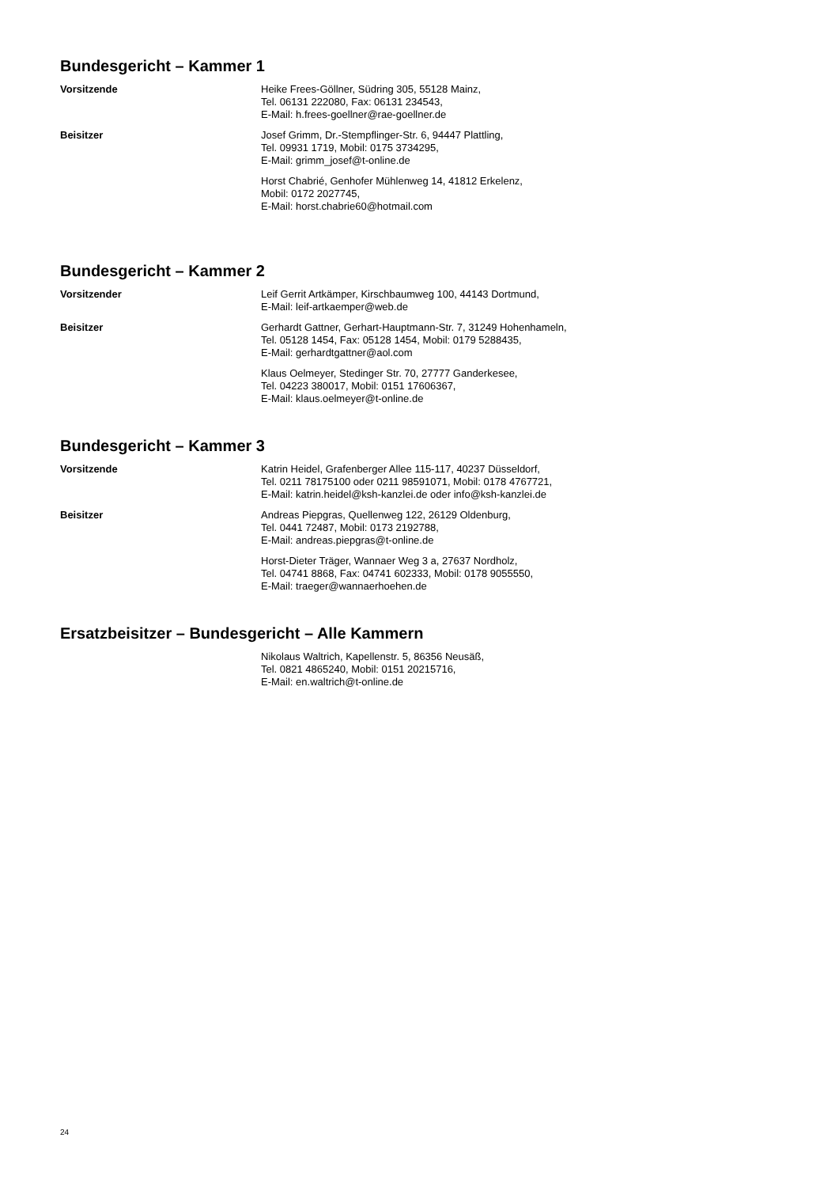Bundesgericht – Kammer 1
Vorsitzende Heike Frees-Göllner, Südring 305, 55128 Mainz,
Tel. 06131 222080, Fax: 06131 234543,
E-Mail: h.frees-goellner@rae-goellner.de
Beisitzer Josef Grimm, Dr.-Stempflinger-Str. 6, 94447 Plattling,
Tel. 09931 1719, Mobil: 0175 3734295,
E-Mail: grimm_josef@t-online.de
Horst Chabrié, Genhofer Mühlenweg 14, 41812 Erkelenz,
Mobil: 0172 2027745,
E-Mail: horst.chabrie60@hotmail.com
Bundesgericht – Kammer 2
Vorsitzender Leif Gerrit Artkämper, Kirschbaumweg 100, 44143 Dortmund,
E-Mail: leif-artkaemper@web.de
Beisitzer Gerhardt Gattner, Gerhart-Hauptmann-Str. 7, 31249 Hohenhameln,
Tel. 05128 1454, Fax: 05128 1454, Mobil: 0179 5288435,
E-Mail: gerhardtgattner@aol.com
Klaus Oelmeyer, Stedinger Str. 70, 27777 Ganderkesee,
Tel. 04223 380017, Mobil: 0151 17606367,
E-Mail: klaus.oelmeyer@t-online.de
Bundesgericht – Kammer 3
Vorsitzende Katrin Heidel, Grafenberger Allee 115-117, 40237 Düsseldorf,
Tel. 0211 78175100 oder 0211 98591071, Mobil: 0178 4767721,
E-Mail: katrin.heidel@ksh-kanzlei.de oder info@ksh-kanzlei.de
Beisitzer Andreas Piepgras, Quellenweg 122, 26129 Oldenburg,
Tel. 0441 72487, Mobil: 0173 2192788,
E-Mail: andreas.piepgras@t-online.de
Horst-Dieter Träger, Wannaer Weg 3 a, 27637 Nordholz,
Tel. 04741 8868, Fax: 04741 602333, Mobil: 0178 9055550,
E-Mail: traeger@wannaerhoehen.de
Ersatzbeisitzer – Bundesgericht – Alle Kammern
Nikolaus Waltrich, Kapellenstr. 5, 86356 Neusäß,
Tel. 0821 4865240, Mobil: 0151 20215716,
E-Mail: en.waltrich@t-online.de
24